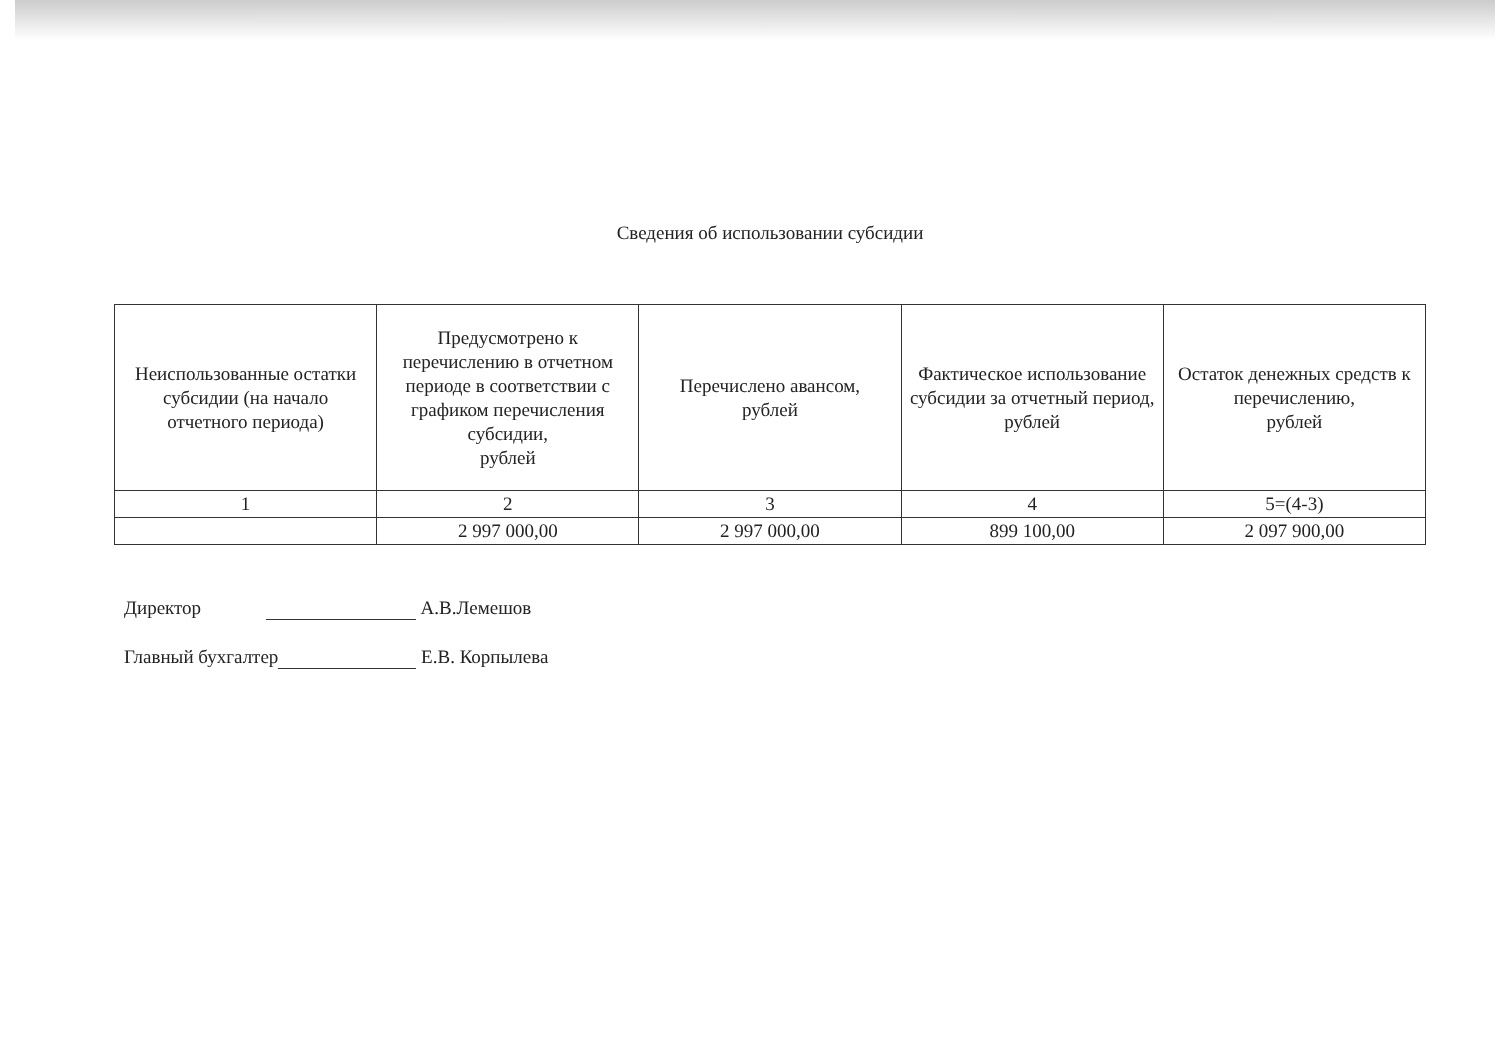Сведения об использовании субсидии
| Неиспользованные остатки субсидии (на начало отчетного периода) | Предусмотрено к перечислению в отчетном периоде в соответствии с графиком перечисления субсидии, рублей | Перечислено авансом, рублей | Фактическое использование субсидии за отчетный период, рублей | Остаток денежных средств к перечислению, рублей |
| --- | --- | --- | --- | --- |
| 1 | 2 | 3 | 4 | 5=(4-3) |
| | 2 997 000,00 | 2 997 000,00 | 899 100,00 | 2 097 900,00 |
Директор А.В.Лемешов
Главный бухгалтер Е.В. Корпылева